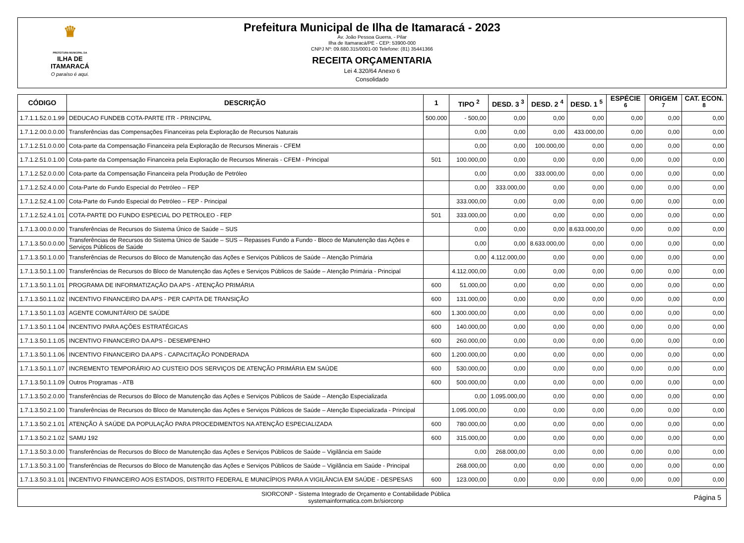♛
PREFEITURA MUNICIPAL DA
ILHA DE ITAMARACÁ
O paraíso é aqui.
Prefeitura Municipal de Ilha de Itamaracá - 2023
Av. João Pessoa Guerra, - Pilar
Ilha de Itamaracá/PE - CEP: 53900-000
CNPJ Nº: 09.680.315/0001-00 Telefone: (81) 35441366
RECEITA ORÇAMENTARIA
Lei 4.320/64 Anexo 6
Consolidado
| CÓDIGO | DESCRIÇÃO | 1 | TIPO <sup>2</sup> | DESD. 3 <sup>3</sup> | DESD. 2 <sup>4</sup> | DESD. 1 <sup>5</sup> | ESPÉCIE <sup>6</sup> | ORIGEM <sup>7</sup> | CAT. ECON. <sup>8</sup> |
| --- | --- | --- | --- | --- | --- | --- | --- | --- | --- |
| 1.7.1.1.52.0.1.99 | DEDUCAO FUNDEB COTA-PARTE ITR - PRINCIPAL | 500.000 | - 500,00 | 0,00 | 0,00 | 0,00 | 0,00 | 0,00 | 0,00 |
| 1.7.1.2.00.0.0.00 | Transferências das Compensações Financeiras pela Exploração de Recursos Naturais | | 0,00 | 0,00 | 0,00 | 433.000,00 | 0,00 | 0,00 | 0,00 |
| 1.7.1.2.51.0.0.00 | Cota-parte da Compensação Financeira pela Exploração de Recursos Minerais - CFEM | | 0,00 | 0,00 | 100.000,00 | 0,00 | 0,00 | 0,00 | 0,00 |
| 1.7.1.2.51.0.1.00 | Cota-parte da Compensação Financeira pela Exploração de Recursos Minerais - CFEM - Principal | 501 | 100.000,00 | 0,00 | 0,00 | 0,00 | 0,00 | 0,00 | 0,00 |
| 1.7.1.2.52.0.0.00 | Cota-parte da Compensação Financeira pela Produção de Petróleo | | 0,00 | 0,00 | 333.000,00 | 0,00 | 0,00 | 0,00 | 0,00 |
| 1.7.1.2.52.4.0.00 | Cota-Parte do Fundo Especial do Petróleo – FEP | | 0,00 | 333.000,00 | 0,00 | 0,00 | 0,00 | 0,00 | 0,00 |
| 1.7.1.2.52.4.1.00 | Cota-Parte do Fundo Especial do Petróleo – FEP - Principal | | 333.000,00 | 0,00 | 0,00 | 0,00 | 0,00 | 0,00 | 0,00 |
| 1.7.1.2.52.4.1.01 | COTA-PARTE DO FUNDO ESPECIAL DO PETROLEO - FEP | 501 | 333.000,00 | 0,00 | 0,00 | 0,00 | 0,00 | 0,00 | 0,00 |
| 1.7.1.3.00.0.0.00 | Transferências de Recursos do Sistema Único de Saúde – SUS | | 0,00 | 0,00 | 0,00 | 8.633.000,00 | 0,00 | 0,00 | 0,00 |
| 1.7.1.3.50.0.0.00 | Transferências de Recursos do Sistema Único de Saúde – SUS – Repasses Fundo a Fundo - Bloco de Manutenção das Ações e Serviços Públicos de Saúde | | 0,00 | 0,00 | 8.633.000,00 | 0,00 | 0,00 | 0,00 | 0,00 |
| 1.7.1.3.50.1.0.00 | Transferências de Recursos do Bloco de Manutenção das Ações e Serviços Públicos de Saúde – Atenção Primária | | 0,00 | 4.112.000,00 | 0,00 | 0,00 | 0,00 | 0,00 | 0,00 |
| 1.7.1.3.50.1.1.00 | Transferências de Recursos do Bloco de Manutenção das Ações e Serviços Públicos de Saúde – Atenção Primária - Principal | | 4.112.000,00 | 0,00 | 0,00 | 0,00 | 0,00 | 0,00 | 0,00 |
| 1.7.1.3.50.1.1.01 | PROGRAMA DE INFORMATIZAÇÃO DA APS - ATENÇÃO PRIMÁRIA | 600 | 51.000,00 | 0,00 | 0,00 | 0,00 | 0,00 | 0,00 | 0,00 |
| 1.7.1.3.50.1.1.02 | INCENTIVO FINANCEIRO DA APS - PER CAPITA DE TRANSIÇÃO | 600 | 131.000,00 | 0,00 | 0,00 | 0,00 | 0,00 | 0,00 | 0,00 |
| 1.7.1.3.50.1.1.03 | AGENTE COMUNITÁRIO DE SAÚDE | 600 | 1.300.000,00 | 0,00 | 0,00 | 0,00 | 0,00 | 0,00 | 0,00 |
| 1.7.1.3.50.1.1.04 | INCENTIVO PARA AÇÕES ESTRATÉGICAS | 600 | 140.000,00 | 0,00 | 0,00 | 0,00 | 0,00 | 0,00 | 0,00 |
| 1.7.1.3.50.1.1.05 | INCENTIVO FINANCEIRO DA APS - DESEMPENHO | 600 | 260.000,00 | 0,00 | 0,00 | 0,00 | 0,00 | 0,00 | 0,00 |
| 1.7.1.3.50.1.1.06 | INCENTIVO FINANCEIRO DA APS - CAPACITAÇÃO PONDERADA | 600 | 1.200.000,00 | 0,00 | 0,00 | 0,00 | 0,00 | 0,00 | 0,00 |
| 1.7.1.3.50.1.1.07 | INCREMENTO TEMPORÁRIO AO CUSTEIO DOS SERVIÇOS DE ATENÇÃO PRIMÁRIA EM SAÚDE | 600 | 530.000,00 | 0,00 | 0,00 | 0,00 | 0,00 | 0,00 | 0,00 |
| 1.7.1.3.50.1.1.09 | Outros Programas - ATB | 600 | 500.000,00 | 0,00 | 0,00 | 0,00 | 0,00 | 0,00 | 0,00 |
| 1.7.1.3.50.2.0.00 | Transferências de Recursos do Bloco de Manutenção das Ações e Serviços Públicos de Saúde – Atenção Especializada | | 0,00 | 1.095.000,00 | 0,00 | 0,00 | 0,00 | 0,00 | 0,00 |
| 1.7.1.3.50.2.1.00 | Transferências de Recursos do Bloco de Manutenção das Ações e Serviços Públicos de Saúde – Atenção Especializada - Principal | | 1.095.000,00 | 0,00 | 0,00 | 0,00 | 0,00 | 0,00 | 0,00 |
| 1.7.1.3.50.2.1.01 | ATENÇÃO À SAÚDE DA POPULAÇÃO PARA PROCEDIMENTOS NA ATENÇÃO ESPECIALIZADA | 600 | 780.000,00 | 0,00 | 0,00 | 0,00 | 0,00 | 0,00 | 0,00 |
| 1.7.1.3.50.2.1.02 | SAMU 192 | 600 | 315.000,00 | 0,00 | 0,00 | 0,00 | 0,00 | 0,00 | 0,00 |
| 1.7.1.3.50.3.0.00 | Transferências de Recursos do Bloco de Manutenção das Ações e Serviços Públicos de Saúde – Vigilância em Saúde | | 0,00 | 268.000,00 | 0,00 | 0,00 | 0,00 | 0,00 | 0,00 |
| 1.7.1.3.50.3.1.00 | Transferências de Recursos do Bloco de Manutenção das Ações e Serviços Públicos de Saúde – Vigilância em Saúde - Principal | | 268.000,00 | 0,00 | 0,00 | 0,00 | 0,00 | 0,00 | 0,00 |
| 1.7.1.3.50.3.1.01 | INCENTIVO FINANCEIRO AOS ESTADOS, DISTRITO FEDERAL E MUNICÍPIOS PARA A VIGILÂNCIA EM SAÚDE - DESPESAS | 600 | 123.000,00 | 0,00 | 0,00 | 0,00 | 0,00 | 0,00 | 0,00 |
SIORCONP - Sistema Integrado de Orçamento e Contabilidade Pública
systemainformatica.com.br/siorconp
Página 5